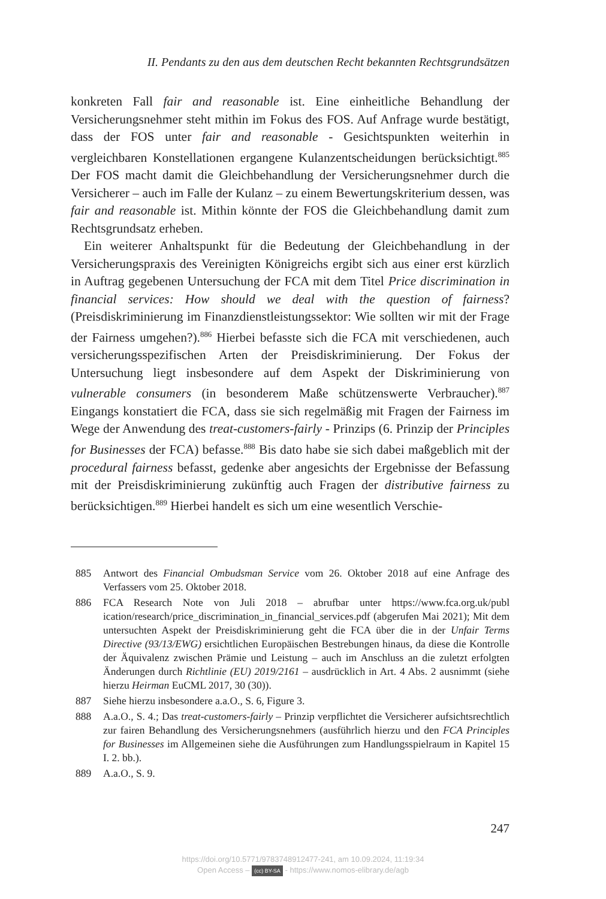II. Pendants zu den aus dem deutschen Recht bekannten Rechtsgrundsätzen
konkreten Fall fair and reasonable ist. Eine einheitliche Behandlung der Versicherungsnehmer steht mithin im Fokus des FOS. Auf Anfrage wurde bestätigt, dass der FOS unter fair and reasonable - Gesichtspunkten weiterhin in vergleichbaren Konstellationen ergangene Kulanzentscheidungen berücksichtigt.<sup>885</sup> Der FOS macht damit die Gleichbehandlung der Versicherungsnehmer durch die Versicherer – auch im Falle der Kulanz – zu einem Bewertungskriterium dessen, was fair and reasonable ist. Mithin könnte der FOS die Gleichbehandlung damit zum Rechtsgrundsatz erheben.
Ein weiterer Anhaltspunkt für die Bedeutung der Gleichbehandlung in der Versicherungspraxis des Vereinigten Königreichs ergibt sich aus einer erst kürzlich in Auftrag gegebenen Untersuchung der FCA mit dem Titel Price discrimination in financial services: How should we deal with the question of fairness? (Preisdiskriminierung im Finanzdienstleistungssektor: Wie sollten wir mit der Frage der Fairness umgehen?).<sup>886</sup> Hierbei befasste sich die FCA mit verschiedenen, auch versicherungsspezifischen Arten der Preisdiskriminierung. Der Fokus der Untersuchung liegt insbesondere auf dem Aspekt der Diskriminierung von vulnerable consumers (in besonderem Maße schützenswerte Verbraucher).<sup>887</sup> Eingangs konstatiert die FCA, dass sie sich regelmäßig mit Fragen der Fairness im Wege der Anwendung des treat-customers-fairly - Prinzips (6. Prinzip der Principles for Businesses der FCA) befasse.<sup>888</sup> Bis dato habe sie sich dabei maßgeblich mit der procedural fairness befasst, gedenke aber angesichts der Ergebnisse der Befassung mit der Preisdiskriminierung zukünftig auch Fragen der distributive fairness zu berücksichtigen.<sup>889</sup> Hierbei handelt es sich um eine wesentlich Verschie-
885 Antwort des Financial Ombudsman Service vom 26. Oktober 2018 auf eine Anfrage des Verfassers vom 25. Oktober 2018.
886 FCA Research Note von Juli 2018 – abrufbar unter https://www.fca.org.uk/publ ication/research/price_discrimination_in_financial_services.pdf (abgerufen Mai 2021); Mit dem untersuchten Aspekt der Preisdiskriminierung geht die FCA über die in der Unfair Terms Directive (93/13/EWG) ersichtlichen Europäischen Bestrebungen hinaus, da diese die Kontrolle der Äquivalenz zwischen Prämie und Leistung – auch im Anschluss an die zuletzt erfolgten Änderungen durch Richtlinie (EU) 2019/2161 – ausdrücklich in Art. 4 Abs. 2 ausnimmt (siehe hierzu Heirman EuCML 2017, 30 (30)).
887 Siehe hierzu insbesondere a.a.O., S. 6, Figure 3.
888 A.a.O., S. 4.; Das treat-customers-fairly – Prinzip verpflichtet die Versicherer aufsichtsrechtlich zur fairen Behandlung des Versicherungsnehmers (ausführlich hierzu und den FCA Principles for Businesses im Allgemeinen siehe die Ausführungen zum Handlungsspielraum in Kapitel 15 I. 2. bb.).
889 A.a.O., S. 9.
247
https://doi.org/10.5771/9783748912477-241, am 10.09.2024, 11:19:34
Open Access – (cc) BY-SA - https://www.nomos-elibrary.de/agb